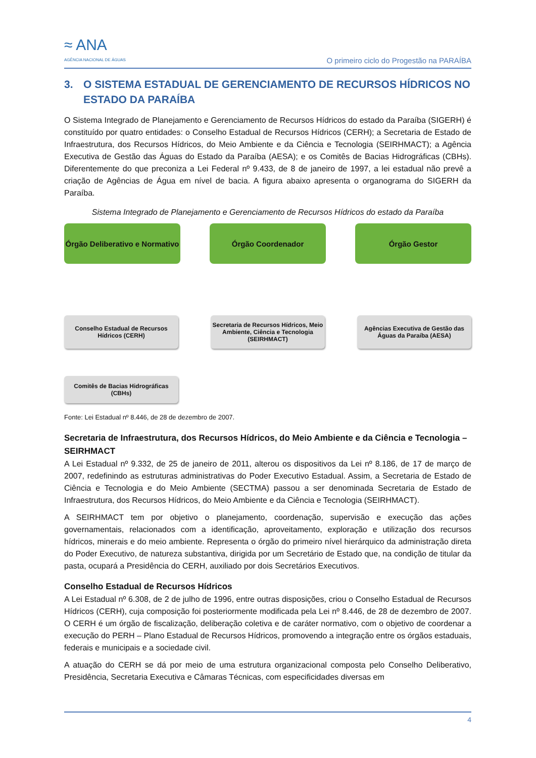≈ ANA
AGÊNCIA NACIONAL DE ÁGUAS
O primeiro ciclo do Progestão na PARAÍBA
3. O SISTEMA ESTADUAL DE GERENCIAMENTO DE RECURSOS HÍDRICOS NO ESTADO DA PARAÍBA
O Sistema Integrado de Planejamento e Gerenciamento de Recursos Hídricos do estado da Paraíba (SIGERH) é constituído por quatro entidades: o Conselho Estadual de Recursos Hídricos (CERH); a Secretaria de Estado de Infraestrutura, dos Recursos Hídricos, do Meio Ambiente e da Ciência e Tecnologia (SEIRHMACT); a Agência Executiva de Gestão das Águas do Estado da Paraíba (AESA); e os Comitês de Bacias Hidrográficas (CBHs). Diferentemente do que preconiza a Lei Federal nº 9.433, de 8 de janeiro de 1997, a lei estadual não prevê a criação de Agências de Água em nível de bacia. A figura abaixo apresenta o organograma do SIGERH da Paraíba.
Sistema Integrado de Planejamento e Gerenciamento de Recursos Hídricos do estado da Paraíba
Órgão Deliberativo e Normativo
Órgão Coordenador Órgão Gestor
Conselho Estadual de Recursos Hídricos (CERH)
Secretaria de Recursos Hídricos, Meio Ambiente, Ciência e Tecnologia (SEIRHMACT)
Agências Executiva de Gestão das Águas da Paraíba (AESA)
Comitês de Bacias Hidrográficas (CBHs)
Fonte: Lei Estadual nº 8.446, de 28 de dezembro de 2007.
Secretaria de Infraestrutura, dos Recursos Hídricos, do Meio Ambiente e da Ciência e Tecnologia – SEIRHMACT
A Lei Estadual nº 9.332, de 25 de janeiro de 2011, alterou os dispositivos da Lei nº 8.186, de 17 de março de 2007, redefinindo as estruturas administrativas do Poder Executivo Estadual. Assim, a Secretaria de Estado de Ciência e Tecnologia e do Meio Ambiente (SECTMA) passou a ser denominada Secretaria de Estado de Infraestrutura, dos Recursos Hídricos, do Meio Ambiente e da Ciência e Tecnologia (SEIRHMACT).
A SEIRHMACT tem por objetivo o planejamento, coordenação, supervisão e execução das ações governamentais, relacionados com a identificação, aproveitamento, exploração e utilização dos recursos hídricos, minerais e do meio ambiente. Representa o órgão do primeiro nível hierárquico da administração direta do Poder Executivo, de natureza substantiva, dirigida por um Secretário de Estado que, na condição de titular da pasta, ocupará a Presidência do CERH, auxiliado por dois Secretários Executivos.
Conselho Estadual de Recursos Hídricos
A Lei Estadual nº 6.308, de 2 de julho de 1996, entre outras disposições, criou o Conselho Estadual de Recursos Hídricos (CERH), cuja composição foi posteriormente modificada pela Lei nº 8.446, de 28 de dezembro de 2007. O CERH é um órgão de fiscalização, deliberação coletiva e de caráter normativo, com o objetivo de coordenar a execução do PERH – Plano Estadual de Recursos Hídricos, promovendo a integração entre os órgãos estaduais, federais e municipais e a sociedade civil.
A atuação do CERH se dá por meio de uma estrutura organizacional composta pelo Conselho Deliberativo, Presidência, Secretaria Executiva e Câmaras Técnicas, com especificidades diversas em
4